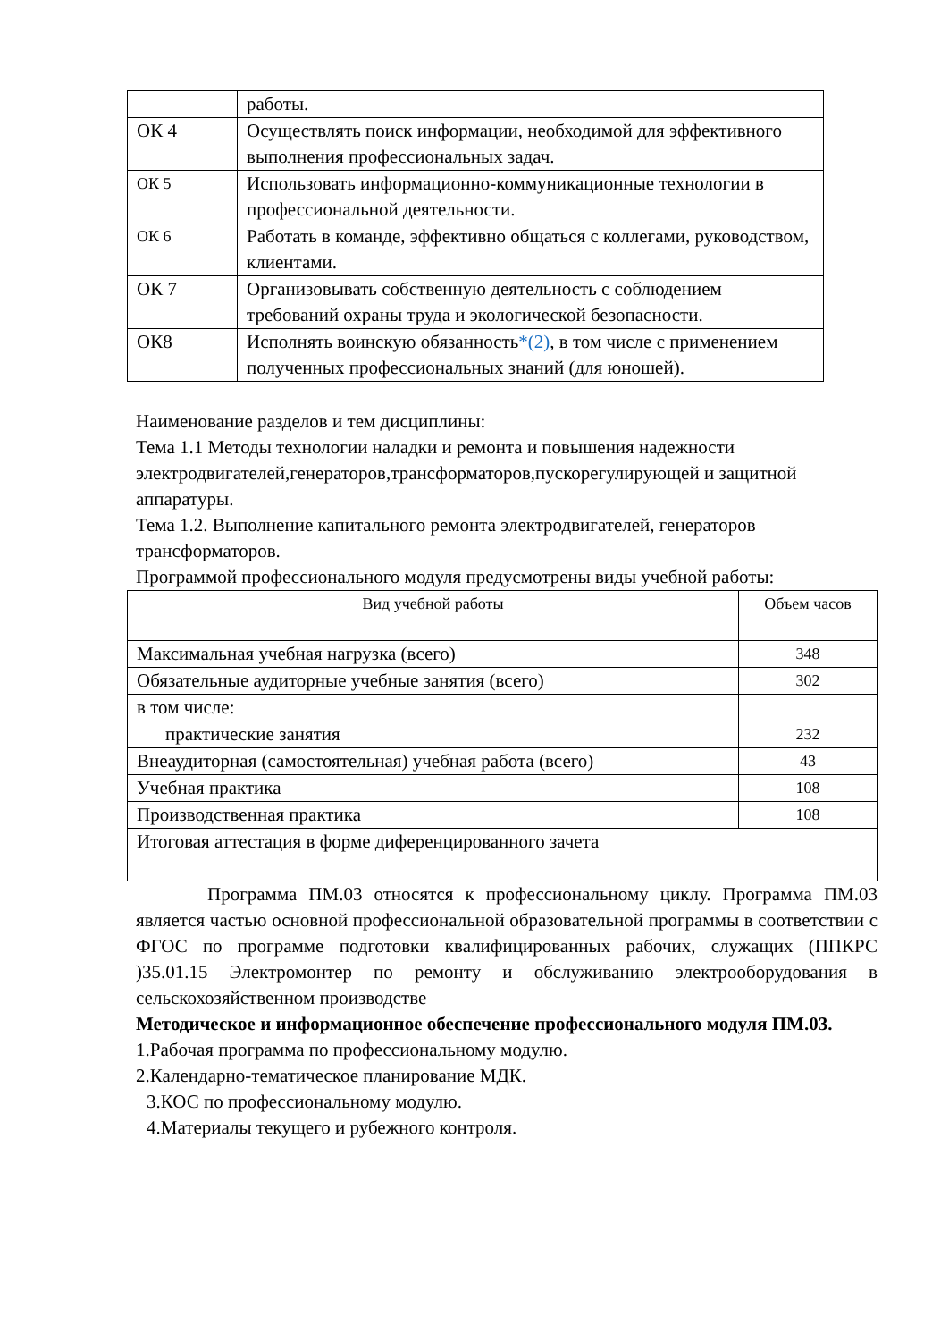| | работы. |
| ОК 4 | Осуществлять поиск информации, необходимой для эффективного выполнения профессиональных задач. |
| ОК 5 | Использовать информационно-коммуникационные технологии в профессиональной деятельности. |
| ОК 6 | Работать в команде, эффективно общаться с коллегами, руководством, клиентами. |
| ОК 7 | Организовывать собственную деятельность с соблюдением требований охраны труда и экологической безопасности. |
| ОК8 | Исполнять воинскую обязанность *(2) , в том числе с применением полученных профессиональных знаний (для юношей). |
Наименование разделов и тем дисциплины:
Тема 1.1 Методы технологии наладки и ремонта и повышения надежности электродвигателей,генераторов,трансформаторов,пускорегулирующей и защитной аппаратуры.
Тема 1.2. Выполнение капитального ремонта электродвигателей, генераторов трансформаторов.
Программой профессионального модуля предусмотрены виды учебной работы:
| Вид учебной работы | Объем часов |
| Максимальная учебная нагрузка (всего) | 348 |
| Обязательные аудиторные учебные занятия (всего) | 302 |
| в том числе: | |
| практические занятия | 232 |
| Внеаудиторная (самостоятельная) учебная работа (всего) | 43 |
| Учебная практика | 108 |
| Производственная практика | 108 |
| Итоговая аттестация в форме диференцированного зачета | |
Программа ПМ.03 относятся к профессиональному циклу. Программа ПМ.03 является частью основной профессиональной образовательной программы в соответствии с ФГОС по программе подготовки квалифицированных рабочих, служащих (ППКРС )35.01.15 Электромонтер по ремонту и обслуживанию электрооборудования в сельскохозяйственном производстве
Методическое и информационное обеспечение профессионального модуля ПМ.03.
1.Рабочая программа по профессиональному модулю.
2.Календарно-тематическое планирование МДК.
3.КОС по профессиональному модулю.
4.Материалы текущего и рубежного контроля.